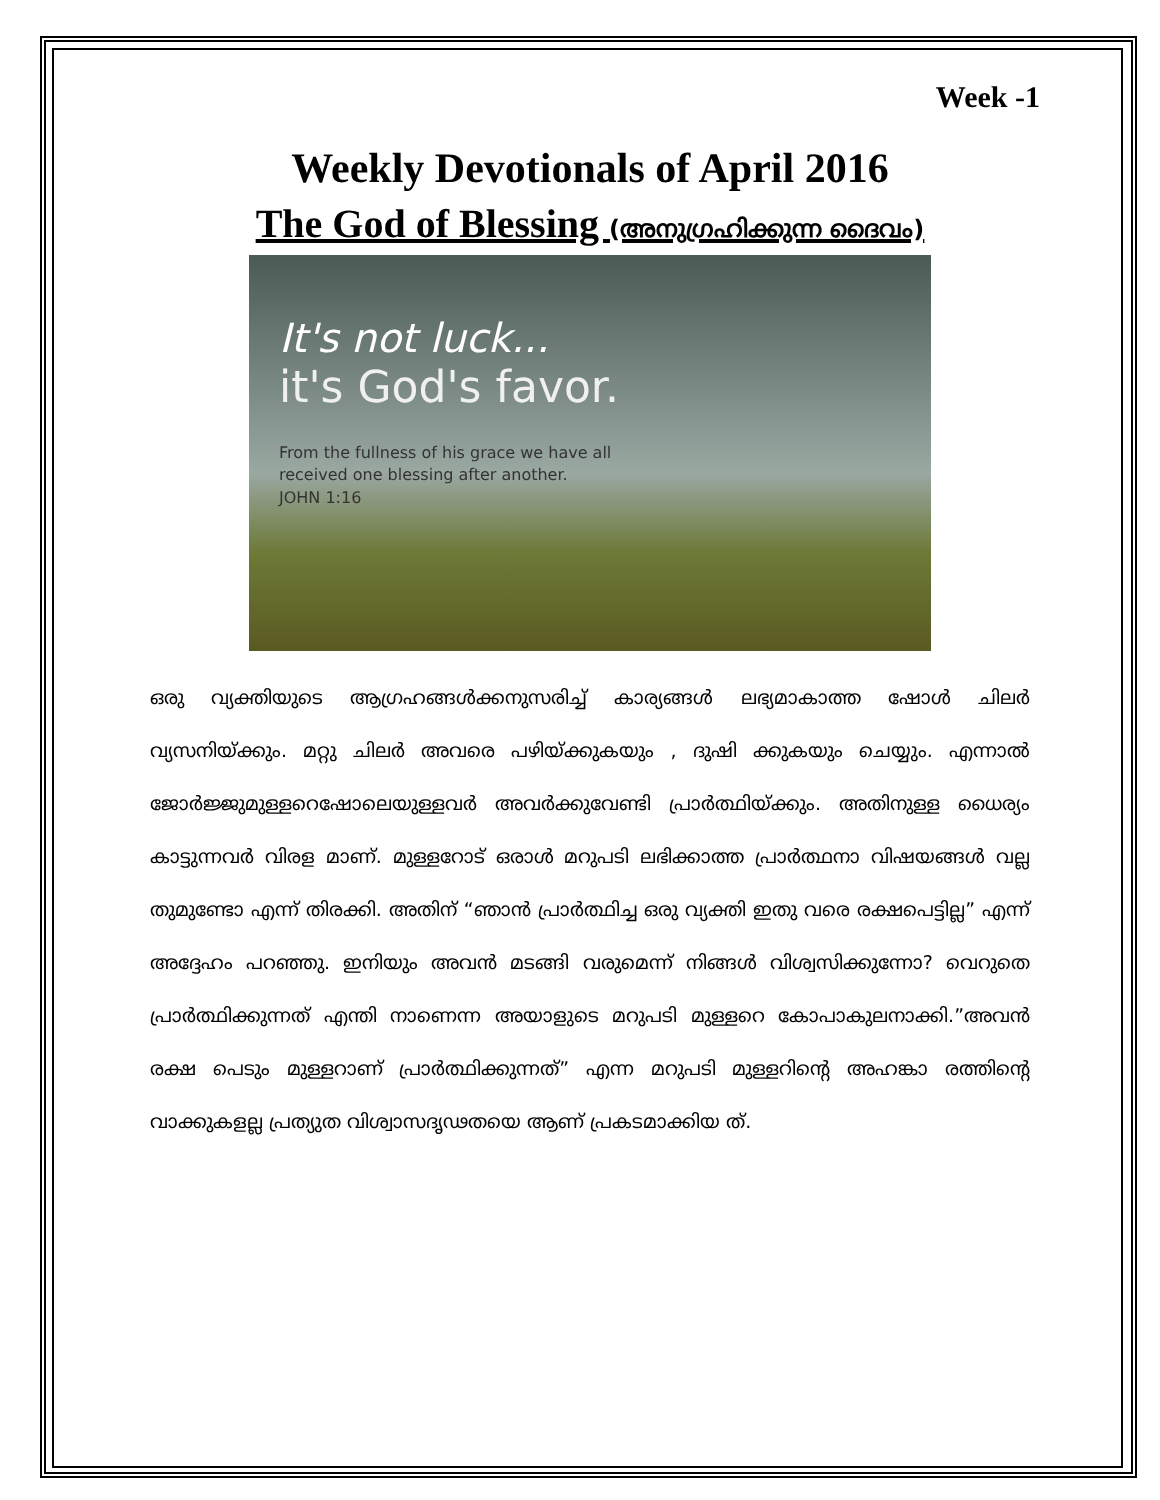Week -1
Weekly Devotionals of April 2016
The God of Blessing (അനുഗ്രഹിക്കുന്ന ദൈവം)
It's not luck...
it's God's favor.
From the fullness of his grace we have all
received one blessing after another.
JOHN 1:16
ഒരു വ്യക്തിയുടെ ആഗ്രഹങ്ങൾക്കനുസരിച്ച് കാര്യങ്ങൾ ലഭ്യമാകാത്ത ഷോൾ ചിലർ വ്യസനിയ്ക്കും. മറ്റു ചിലർ അവരെ പഴിയ്ക്കുകയും , ദുഷി ക്കുകയും ചെയ്യും. എന്നാൽ ജോർജ്ജുമുള്ളറെഷോലെയുള്ളവർ അവർക്കുവേണ്ടി പ്രാർത്ഥിയ്ക്കും. അതിനുള്ള ധൈര്യം കാട്ടുന്നവർ വിരള മാണ്. മുള്ളറോട് ഒരാൾ മറുപടി ലഭിക്കാത്ത പ്രാർത്ഥനാ വിഷയങ്ങൾ വല്ല തുമുണ്ടോ എന്ന് തിരക്കി. അതിന് “ഞാൻ പ്രാർത്ഥിച്ച ഒരു വ്യക്തി ഇതു വരെ രക്ഷപെട്ടില്ല” എന്ന് അദ്ദേഹം പറഞ്ഞു. ഇനിയും അവൻ മടങ്ങി വരുമെന്ന് നിങ്ങൾ വിശ്വസിക്കുന്നോ? വെറുതെ പ്രാർത്ഥിക്കുന്നത് എന്തി നാണെന്ന അയാളുടെ മറുപടി മുള്ളറെ കോപാകുലനാക്കി.”അവൻ രക്ഷ പെടും മുള്ളറാണ് പ്രാർത്ഥിക്കുന്നത്” എന്ന മറുപടി മുള്ളറിന്റെ അഹങ്കാ രത്തിന്റെ വാക്കുകളല്ല പ്രത്യുത വിശ്വാസദൃഢതയെ ആണ് പ്രകടമാക്കിയ ത്.